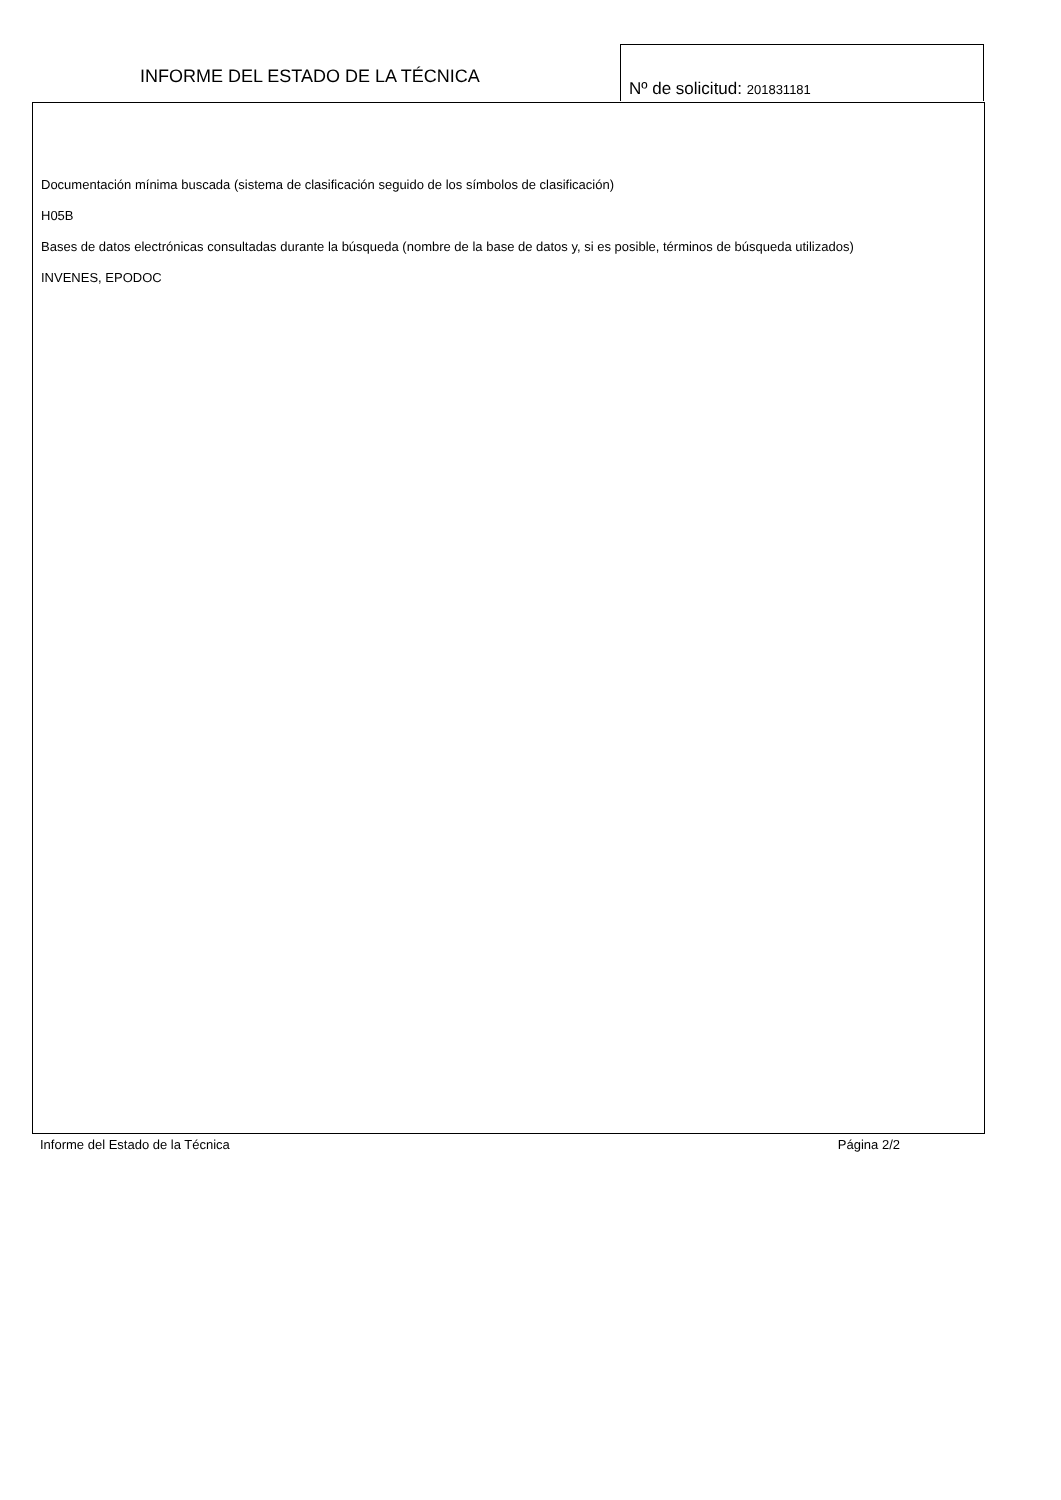INFORME DEL ESTADO DE LA TÉCNICA
Nº de solicitud: 201831181
Documentación mínima buscada (sistema de clasificación seguido de los símbolos de clasificación)
H05B
Bases de datos electrónicas consultadas durante la búsqueda (nombre de la base de datos y, si es posible, términos de búsqueda utilizados)
INVENES, EPODOC
Informe del Estado de la Técnica Página 2/2